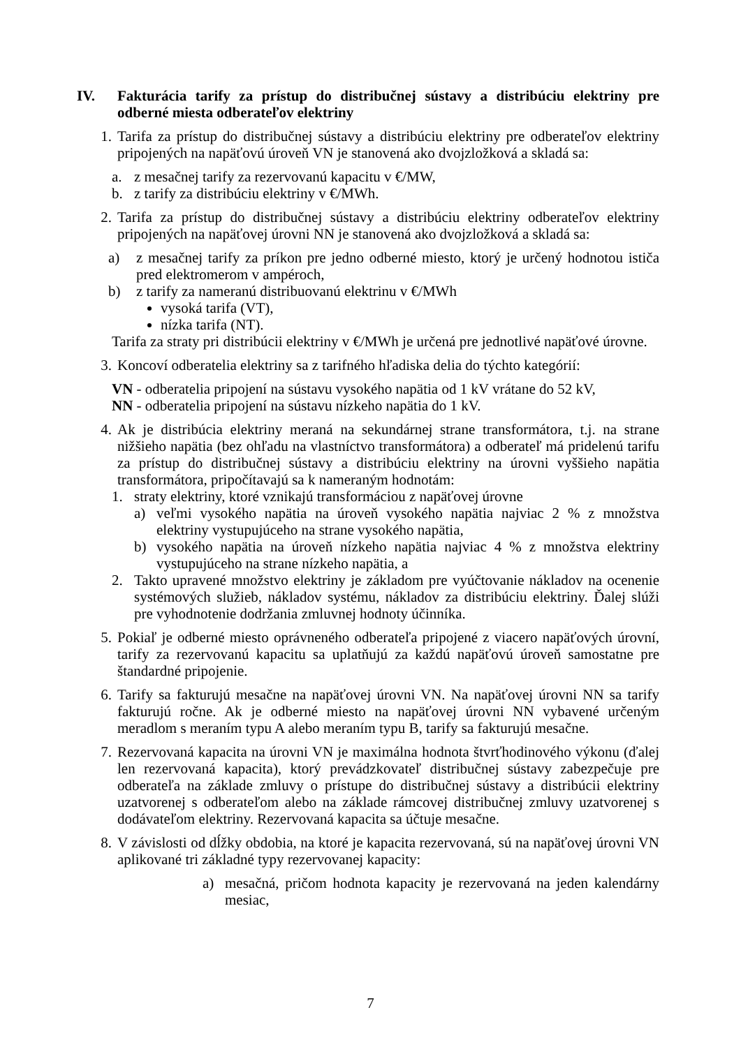IV. Fakturácia tarify za prístup do distribučnej sústavy a distribúciu elektriny pre odberné miesta odberateľov elektriny
1. Tarifa za prístup do distribučnej sústavy a distribúciu elektriny pre odberateľov elektriny pripojených na napäťovú úroveň VN je stanovená ako dvojzložková a skladá sa:
a. z mesačnej tarify za rezervovanú kapacitu v €/MW,
b. z tarify za distribúciu elektriny v €/MWh.
2. Tarifa za prístup do distribučnej sústavy a distribúciu elektriny odberateľov elektriny pripojených na napäťovej úrovni NN je stanovená ako dvojzložková a skladá sa:
a) z mesačnej tarify za príkon pre jedno odberné miesto, ktorý je určený hodnotou ističa pred elektromerom v ampéroch,
b) z tarify za nameranú distribuovanú elektrinu v €/MWh
vysoká tarifa (VT),
nízka tarifa (NT).
Tarifa za straty pri distribúcii elektriny v €/MWh je určená pre jednotlivé napäťové úrovne.
3. Koncoví odberatelia elektriny sa z tarifného hľadiska delia do týchto kategórií:
VN - odberatelia pripojení na sústavu vysokého napätia od 1 kV vrátane do 52 kV,
NN - odberatelia pripojení na sústavu nízkeho napätia do 1 kV.
4. Ak je distribúcia elektriny meraná na sekundárnej strane transformátora, t.j. na strane nižšieho napätia (bez ohľadu na vlastníctvo transformátora) a odberateľ má pridelenú tarifu za prístup do distribučnej sústavy a distribúciu elektriny na úrovni vyššieho napätia transformátora, pripočítavajú sa k nameraným hodnotám:
1. straty elektriny, ktoré vznikajú transformáciou z napäťovej úrovne
a) veľmi vysokého napätia na úroveň vysokého napätia najviac 2 % z množstva elektriny vystupujúceho na strane vysokého napätia,
b) vysokého napätia na úroveň nízkeho napätia najviac 4 % z množstva elektriny vystupujúceho na strane nízkeho napätia, a
2. Takto upravené množstvo elektriny je základom pre vyúčtovanie nákladov na ocenenie systémových služieb, nákladov systému, nákladov za distribúciu elektriny. Ďalej slúži pre vyhodnotenie dodržania zmluvnej hodnoty účinníka.
5. Pokiaľ je odberné miesto oprávneného odberateľa pripojené z viacero napäťových úrovní, tarify za rezervovanú kapacitu sa uplatňujú za každú napäťovú úroveň samostatne pre štandardné pripojenie.
6. Tarify sa fakturujú mesačne na napäťovej úrovni VN. Na napäťovej úrovni NN sa tarify fakturujú ročne. Ak je odberné miesto na napäťovej úrovni NN vybavené určeným meradlom s meraním typu A alebo meraním typu B, tarify sa fakturujú mesačne.
7. Rezervovaná kapacita na úrovni VN je maximálna hodnota štvrťhodinového výkonu (ďalej len rezervovaná kapacita), ktorý prevádzkovateľ distribučnej sústavy zabezpečuje pre odberateľa na základe zmluvy o prístupe do distribučnej sústavy a distribúcii elektriny uzatvorenej s odberateľom alebo na základe rámcovej distribučnej zmluvy uzatvorenej s dodávateľom elektriny. Rezervovaná kapacita sa účtuje mesačne.
8. V závislosti od dĺžky obdobia, na ktoré je kapacita rezervovaná, sú na napäťovej úrovni VN aplikované tri základné typy rezervovanej kapacity:
a) mesačná, pričom hodnota kapacity je rezervovaná na jeden kalendárny mesiac,
7